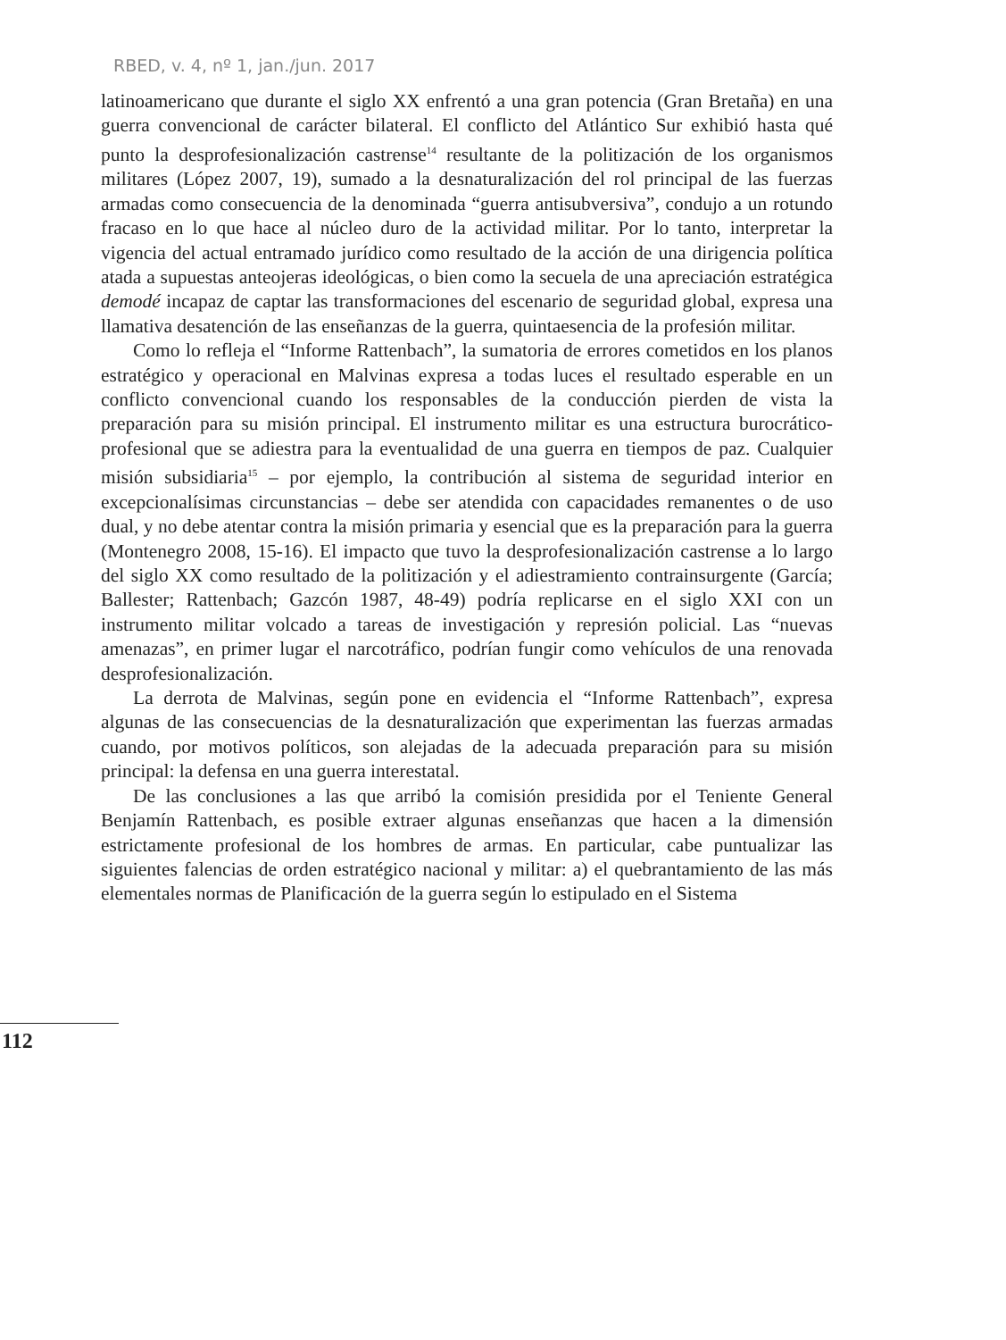RBED, v. 4, nº 1, jan./jun. 2017
latinoamericano que durante el siglo XX enfrentó a una gran potencia (Gran Bretaña) en una guerra convencional de carácter bilateral. El conflicto del Atlántico Sur exhibió hasta qué punto la desprofesionalización castrense<sup>14</sup> resultante de la politización de los organismos militares (López 2007, 19), sumado a la desnaturalización del rol principal de las fuerzas armadas como consecuencia de la denominada “guerra antisubversiva”, condujo a un rotundo fracaso en lo que hace al núcleo duro de la actividad militar. Por lo tanto, interpretar la vigencia del actual entramado jurídico como resultado de la acción de una dirigencia política atada a supuestas anteojeras ideológicas, o bien como la secuela de una apreciación estratégica demodé incapaz de captar las transformaciones del escenario de seguridad global, expresa una llamativa desatención de las enseñanzas de la guerra, quintaesencia de la profesión militar.
Como lo refleja el “Informe Rattenbach”, la sumatoria de errores cometidos en los planos estratégico y operacional en Malvinas expresa a todas luces el resultado esperable en un conflicto convencional cuando los responsables de la conducción pierden de vista la preparación para su misión principal. El instrumento militar es una estructura burocrático-profesional que se adiestra para la eventualidad de una guerra en tiempos de paz. Cualquier misión subsidiaria<sup>15</sup> – por ejemplo, la contribución al sistema de seguridad interior en excepcionalísimas circunstancias – debe ser atendida con capacidades remanentes o de uso dual, y no debe atentar contra la misión primaria y esencial que es la preparación para la guerra (Montenegro 2008, 15-16). El impacto que tuvo la desprofesionalización castrense a lo largo del siglo XX como resultado de la politización y el adiestramiento contrainsurgente (García; Ballester; Rattenbach; Gazcón 1987, 48-49) podría replicarse en el siglo XXI con un instrumento militar volcado a tareas de investigación y represión policial. Las “nuevas amenazas”, en primer lugar el narcotráfico, podrían fungir como vehículos de una renovada desprofesionalización.
La derrota de Malvinas, según pone en evidencia el “Informe Rattenbach”, expresa algunas de las consecuencias de la desnaturalización que experimentan las fuerzas armadas cuando, por motivos políticos, son alejadas de la adecuada preparación para su misión principal: la defensa en una guerra interestatal.
De las conclusiones a las que arribó la comisión presidida por el Teniente General Benjamín Rattenbach, es posible extraer algunas enseñanzas que hacen a la dimensión estrictamente profesional de los hombres de armas. En particular, cabe puntualizar las siguientes falencias de orden estratégico nacional y militar: a) el quebrantamiento de las más elementales normas de Planificación de la guerra según lo estipulado en el Sistema
112